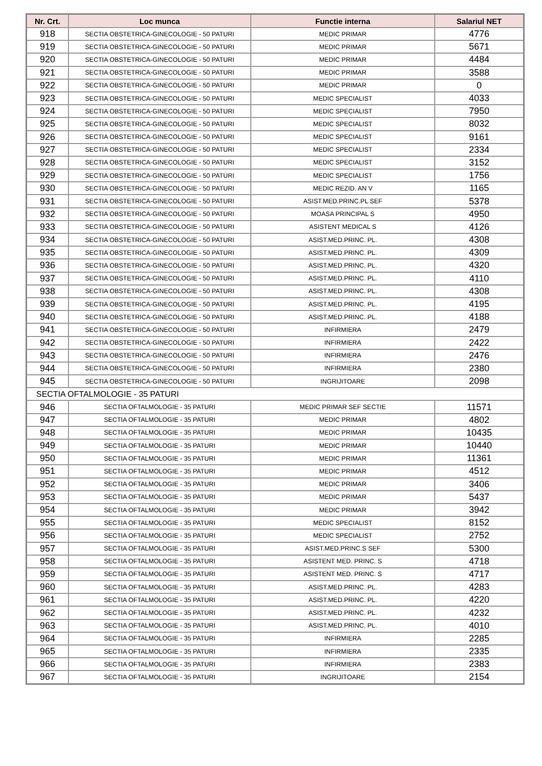| Nr. Crt. | Loc munca | Functie interna | Salariul NET |
| --- | --- | --- | --- |
| 918 | SECTIA OBSTETRICA-GINECOLOGIE - 50 PATURI | MEDIC PRIMAR | 4776 |
| 919 | SECTIA OBSTETRICA-GINECOLOGIE - 50 PATURI | MEDIC PRIMAR | 5671 |
| 920 | SECTIA OBSTETRICA-GINECOLOGIE - 50 PATURI | MEDIC PRIMAR | 4484 |
| 921 | SECTIA OBSTETRICA-GINECOLOGIE - 50 PATURI | MEDIC PRIMAR | 3588 |
| 922 | SECTIA OBSTETRICA-GINECOLOGIE - 50 PATURI | MEDIC PRIMAR | 0 |
| 923 | SECTIA OBSTETRICA-GINECOLOGIE - 50 PATURI | MEDIC SPECIALIST | 4033 |
| 924 | SECTIA OBSTETRICA-GINECOLOGIE - 50 PATURI | MEDIC SPECIALIST | 7950 |
| 925 | SECTIA OBSTETRICA-GINECOLOGIE - 50 PATURI | MEDIC SPECIALIST | 8032 |
| 926 | SECTIA OBSTETRICA-GINECOLOGIE - 50 PATURI | MEDIC SPECIALIST | 9161 |
| 927 | SECTIA OBSTETRICA-GINECOLOGIE - 50 PATURI | MEDIC SPECIALIST | 2334 |
| 928 | SECTIA OBSTETRICA-GINECOLOGIE - 50 PATURI | MEDIC SPECIALIST | 3152 |
| 929 | SECTIA OBSTETRICA-GINECOLOGIE - 50 PATURI | MEDIC SPECIALIST | 1756 |
| 930 | SECTIA OBSTETRICA-GINECOLOGIE - 50 PATURI | MEDIC REZID. AN V | 1165 |
| 931 | SECTIA OBSTETRICA-GINECOLOGIE - 50 PATURI | ASIST.MED.PRINC.PL SEF | 5378 |
| 932 | SECTIA OBSTETRICA-GINECOLOGIE - 50 PATURI | MOASA PRINCIPAL S | 4950 |
| 933 | SECTIA OBSTETRICA-GINECOLOGIE - 50 PATURI | ASISTENT MEDICAL S | 4126 |
| 934 | SECTIA OBSTETRICA-GINECOLOGIE - 50 PATURI | ASIST.MED.PRINC. PL. | 4308 |
| 935 | SECTIA OBSTETRICA-GINECOLOGIE - 50 PATURI | ASIST.MED.PRINC. PL. | 4309 |
| 936 | SECTIA OBSTETRICA-GINECOLOGIE - 50 PATURI | ASIST.MED.PRINC. PL. | 4320 |
| 937 | SECTIA OBSTETRICA-GINECOLOGIE - 50 PATURI | ASIST.MED.PRINC. PL. | 4110 |
| 938 | SECTIA OBSTETRICA-GINECOLOGIE - 50 PATURI | ASIST.MED.PRINC. PL. | 4308 |
| 939 | SECTIA OBSTETRICA-GINECOLOGIE - 50 PATURI | ASIST.MED.PRINC. PL. | 4195 |
| 940 | SECTIA OBSTETRICA-GINECOLOGIE - 50 PATURI | ASIST.MED.PRINC. PL. | 4188 |
| 941 | SECTIA OBSTETRICA-GINECOLOGIE - 50 PATURI | INFIRMIERA | 2479 |
| 942 | SECTIA OBSTETRICA-GINECOLOGIE - 50 PATURI | INFIRMIERA | 2422 |
| 943 | SECTIA OBSTETRICA-GINECOLOGIE - 50 PATURI | INFIRMIERA | 2476 |
| 944 | SECTIA OBSTETRICA-GINECOLOGIE - 50 PATURI | INFIRMIERA | 2380 |
| 945 | SECTIA OBSTETRICA-GINECOLOGIE - 50 PATURI | INGRIJITOARE | 2098 |
| SECTIA OFTALMOLOGIE - 35 PATURI | | | |
| 946 | SECTIA OFTALMOLOGIE - 35 PATURI | MEDIC PRIMAR SEF SECTIE | 11571 |
| 947 | SECTIA OFTALMOLOGIE - 35 PATURI | MEDIC PRIMAR | 4802 |
| 948 | SECTIA OFTALMOLOGIE - 35 PATURI | MEDIC PRIMAR | 10435 |
| 949 | SECTIA OFTALMOLOGIE - 35 PATURI | MEDIC PRIMAR | 10440 |
| 950 | SECTIA OFTALMOLOGIE - 35 PATURI | MEDIC PRIMAR | 11361 |
| 951 | SECTIA OFTALMOLOGIE - 35 PATURI | MEDIC PRIMAR | 4512 |
| 952 | SECTIA OFTALMOLOGIE - 35 PATURI | MEDIC PRIMAR | 3406 |
| 953 | SECTIA OFTALMOLOGIE - 35 PATURI | MEDIC PRIMAR | 5437 |
| 954 | SECTIA OFTALMOLOGIE - 35 PATURI | MEDIC PRIMAR | 3942 |
| 955 | SECTIA OFTALMOLOGIE - 35 PATURI | MEDIC SPECIALIST | 8152 |
| 956 | SECTIA OFTALMOLOGIE - 35 PATURI | MEDIC SPECIALIST | 2752 |
| 957 | SECTIA OFTALMOLOGIE - 35 PATURI | ASIST.MED.PRINC.S SEF | 5300 |
| 958 | SECTIA OFTALMOLOGIE - 35 PATURI | ASISTENT MED. PRINC. S | 4718 |
| 959 | SECTIA OFTALMOLOGIE - 35 PATURI | ASISTENT MED. PRINC. S | 4717 |
| 960 | SECTIA OFTALMOLOGIE - 35 PATURI | ASIST.MED.PRINC. PL. | 4283 |
| 961 | SECTIA OFTALMOLOGIE - 35 PATURI | ASIST.MED.PRINC. PL. | 4220 |
| 962 | SECTIA OFTALMOLOGIE - 35 PATURI | ASIST.MED.PRINC. PL. | 4232 |
| 963 | SECTIA OFTALMOLOGIE - 35 PATURI | ASIST.MED.PRINC. PL. | 4010 |
| 964 | SECTIA OFTALMOLOGIE - 35 PATURI | INFIRMIERA | 2285 |
| 965 | SECTIA OFTALMOLOGIE - 35 PATURI | INFIRMIERA | 2335 |
| 966 | SECTIA OFTALMOLOGIE - 35 PATURI | INFIRMIERA | 2383 |
| 967 | SECTIA OFTALMOLOGIE - 35 PATURI | INGRIJITOARE | 2154 |